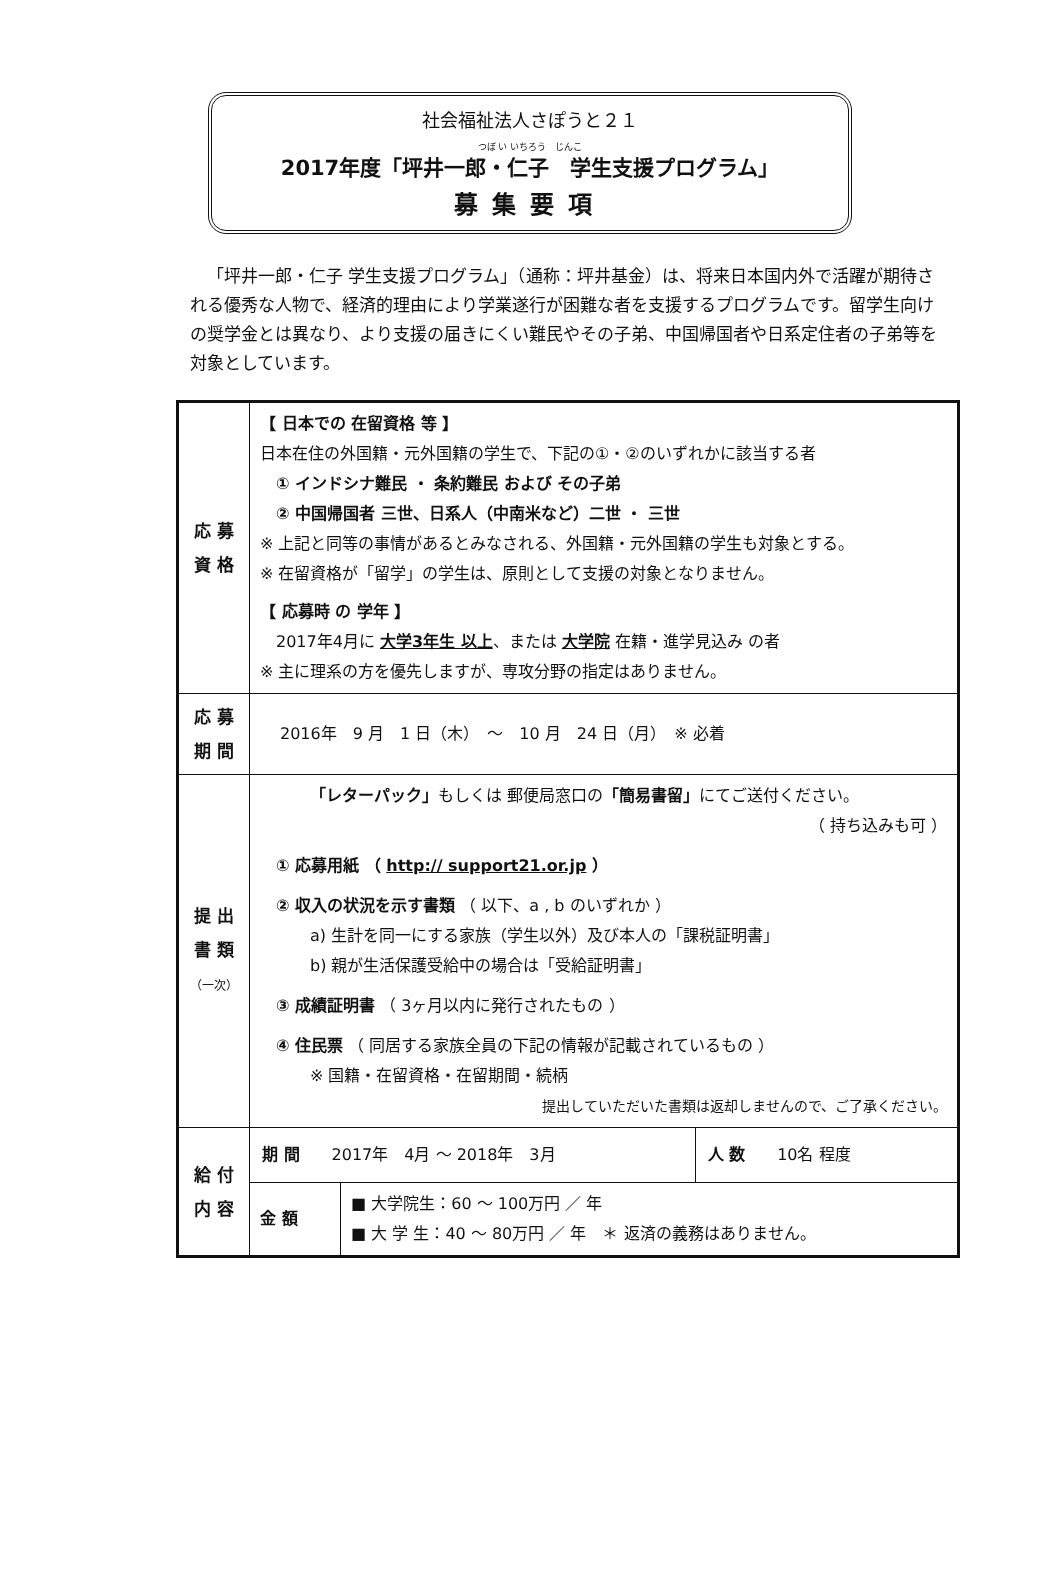社会福祉法人さぽうと２１
つぼ い いちろう　じんこ
2017年度「坪井一郎・仁子　学生支援プログラム」
募集要項
「坪井一郎・仁子 学生支援プログラム」（通称：坪井基金）は、将来日本国内外で活躍が期待される優秀な人物で、経済的理由により学業遂行が困難な者を支援するプログラムです。留学生向けの奨学金とは異なり、より支援の届きにくい難民やその子弟、中国帰国者や日系定住者の子弟等を対象としています。
| 応 募 資 格 | 【 日本での 在留資格 等 】 日本在住の外国籍・元外国籍の学生で、下記の①・②のいずれかに該当する者 ① インドシナ難民 ・ 条約難民 および その子弟 ② 中国帰国者 三世、日系人（中南米など）二世 ・ 三世 ※ 上記と同等の事情があるとみなされる、外国籍・元外国籍の学生も対象とする。 ※ 在留資格が「留学」の学生は、原則として支援の対象となりません。 【 応募時 の 学年 】 2017年4月に 大学3年生 以上 、または 大学院 在籍・進学見込み の者 ※ 主に理系の方を優先しますが、専攻分野の指定はありません。 | | |
| 応 募 期 間 | 2016年 9 月 1 日（木） ～ 10 月 24 日（月） ※ 必着 | | |
| 提 出 書 類 （一次） | 「レターパック」 もしくは 郵便局窓口の 「簡易書留」 にてご送付ください。 （ 持ち込みも可 ） ① 応募用紙 （ http:// support21.or.jp ） ② 収入の状況を示す書類 （ 以下、a , b のいずれか ） a) 生計を同一にする家族（学生以外）及び本人の「課税証明書」 b) 親が生活保護受給中の場合は「受給証明書」 ③ 成績証明書 （ 3ヶ月以内に発行されたもの ） ④ 住民票 （ 同居する家族全員の下記の情報が記載されているもの ） ※ 国籍・在留資格・在留期間・続柄 提出していただいた書類は返却しませんので、ご了承ください。 | | |
| 給 付 内 容 | 期 間 2017年 4月 ～ 2018年 3月 | | 人 数 10名 程度 |
| | 金 額 | ■ 大学院生：60 ～ 100万円 ／ 年 ■ 大 学 生：40 ～ 80万円 ／ 年 ＊ 返済の義務はありません。 | |